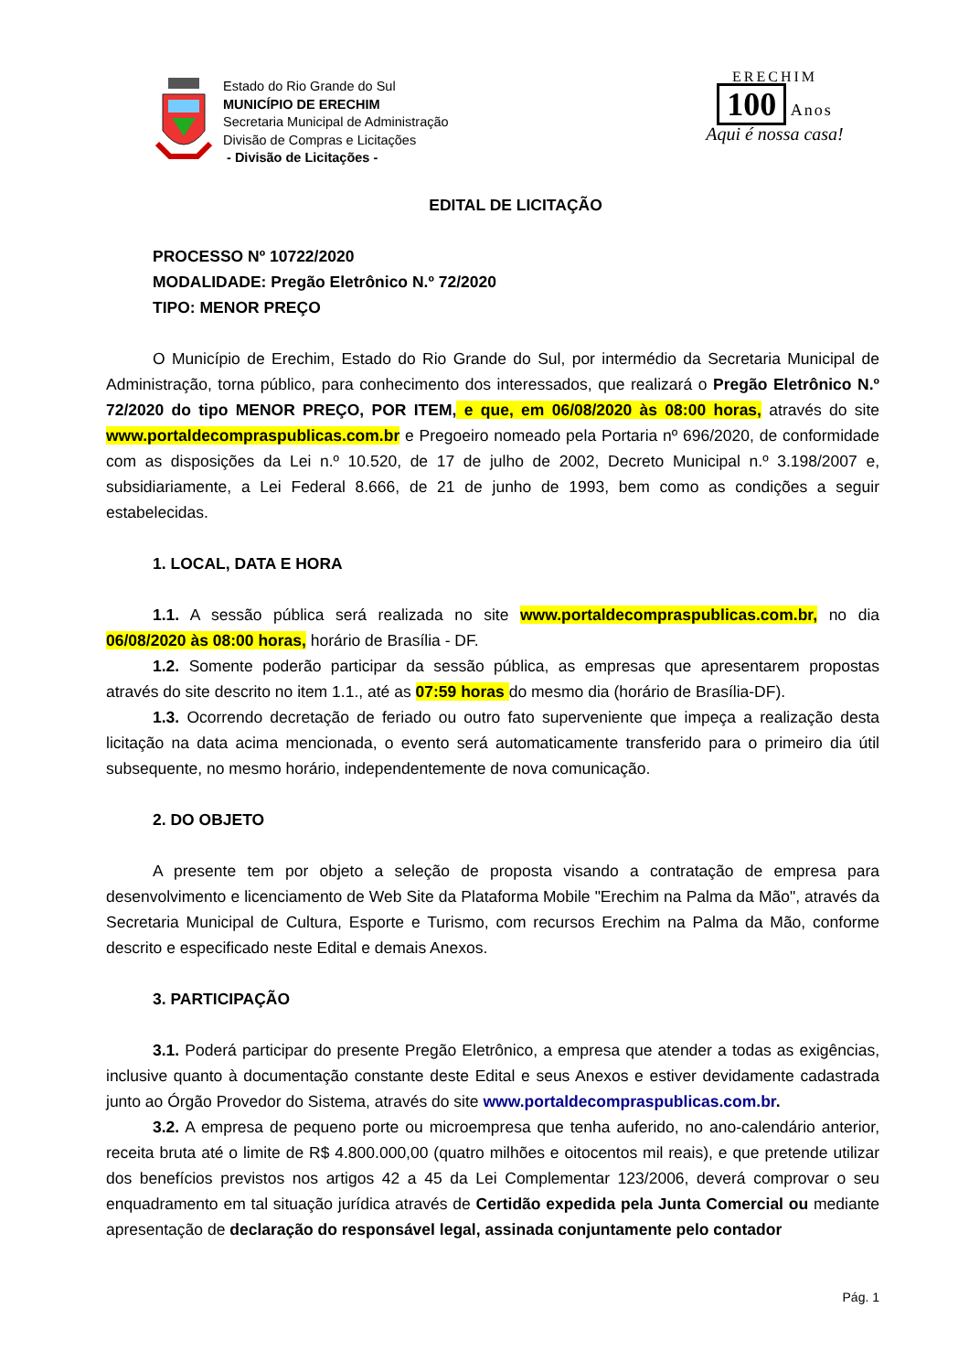Estado do Rio Grande do Sul
MUNICÍPIO DE ERECHIM
Secretaria Municipal de Administração
Divisão de Compras e Licitações
- Divisão de Licitações -
ERECHIM
100 Anos
Aqui é nossa casa!
EDITAL DE LICITAÇÃO
PROCESSO Nº 10722/2020
MODALIDADE: Pregão Eletrônico N.º 72/2020
TIPO: MENOR PREÇO
O Município de Erechim, Estado do Rio Grande do Sul, por intermédio da Secretaria Municipal de Administração, torna público, para conhecimento dos interessados, que realizará o Pregão Eletrônico N.º 72/2020 do tipo MENOR PREÇO, POR ITEM, e que, em 06/08/2020 às 08:00 horas, através do site www.portaldecompraspublicas.com.br e Pregoeiro nomeado pela Portaria nº 696/2020, de conformidade com as disposições da Lei n.º 10.520, de 17 de julho de 2002, Decreto Municipal n.º 3.198/2007 e, subsidiariamente, a Lei Federal 8.666, de 21 de junho de 1993, bem como as condições a seguir estabelecidas.
1. LOCAL, DATA E HORA
1.1. A sessão pública será realizada no site www.portaldecompraspublicas.com.br, no dia 06/08/2020 às 08:00 horas, horário de Brasília - DF.
1.2. Somente poderão participar da sessão pública, as empresas que apresentarem propostas através do site descrito no item 1.1., até as 07:59 horas do mesmo dia (horário de Brasília-DF).
1.3. Ocorrendo decretação de feriado ou outro fato superveniente que impeça a realização desta licitação na data acima mencionada, o evento será automaticamente transferido para o primeiro dia útil subsequente, no mesmo horário, independentemente de nova comunicação.
2. DO OBJETO
A presente tem por objeto a seleção de proposta visando a contratação de empresa para desenvolvimento e licenciamento de Web Site da Plataforma Mobile "Erechim na Palma da Mão", através da Secretaria Municipal de Cultura, Esporte e Turismo, com recursos Erechim na Palma da Mão, conforme descrito e especificado neste Edital e demais Anexos.
3. PARTICIPAÇÃO
3.1. Poderá participar do presente Pregão Eletrônico, a empresa que atender a todas as exigências, inclusive quanto à documentação constante deste Edital e seus Anexos e estiver devidamente cadastrada junto ao Órgão Provedor do Sistema, através do site www.portaldecompraspublicas.com.br.
3.2. A empresa de pequeno porte ou microempresa que tenha auferido, no ano-calendário anterior, receita bruta até o limite de R$ 4.800.000,00 (quatro milhões e oitocentos mil reais), e que pretende utilizar dos benefícios previstos nos artigos 42 a 45 da Lei Complementar 123/2006, deverá comprovar o seu enquadramento em tal situação jurídica através de Certidão expedida pela Junta Comercial ou mediante apresentação de declaração do responsável legal, assinada conjuntamente pelo contador
Pág. 1